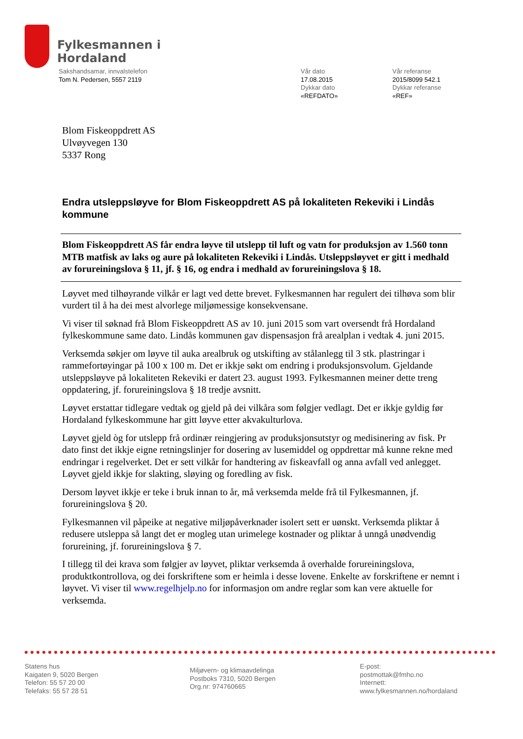Fylkesmannen i
Hordaland
Sakshandsamar, innvalstelefon
Tom N. Pedersen, 5557 2119
Vår dato
17.08.2015
Dykkar dato
«REFDATO»
Vår referanse
2015/8099 542.1
Dykkar referanse
«REF»
Blom Fiskeoppdrett AS
Ulvøyvegen 130
5337 Rong
Endra utsleppsløyve for Blom Fiskeoppdrett AS på lokaliteten Rekeviki i Lindås kommune
Blom Fiskeoppdrett AS får endra løyve til utslepp til luft og vatn for produksjon av 1.560 tonn MTB matfisk av laks og aure på lokaliteten Rekeviki i Lindås. Utsleppsløyvet er gitt i medhald av forureiningslova § 11, jf. § 16, og endra i medhald av forureiningslova § 18.
Løyvet med tilhøyrande vilkår er lagt ved dette brevet. Fylkesmannen har regulert dei tilhøva som blir vurdert til å ha dei mest alvorlege miljømessige konsekvensane.
Vi viser til søknad frå Blom Fiskeoppdrett AS av 10. juni 2015 som vart oversendt frå Hordaland fylkeskommune same dato. Lindås kommunen gav dispensasjon frå arealplan i vedtak 4. juni 2015.
Verksemda søkjer om løyve til auka arealbruk og utskifting av stålanlegg til 3 stk. plastringar i rammefortøyingar på 100 x 100 m. Det er ikkje søkt om endring i produksjonsvolum. Gjeldande utsleppsløyve på lokaliteten Rekeviki er datert 23. august 1993. Fylkesmannen meiner dette treng oppdatering, jf. forureiningslova § 18 tredje avsnitt.
Løyvet erstattar tidlegare vedtak og gjeld på dei vilkåra som følgjer vedlagt. Det er ikkje gyldig før Hordaland fylkeskommune har gitt løyve etter akvakulturlova.
Løyvet gjeld òg for utslepp frå ordinær reingjering av produksjonsutstyr og medisinering av fisk. Pr dato finst det ikkje eigne retningslinjer for dosering av lusemiddel og oppdrettar må kunne rekne med endringar i regelverket. Det er sett vilkår for handtering av fiskeavfall og anna avfall ved anlegget. Løyvet gjeld ikkje for slakting, sløying og foredling av fisk.
Dersom løyvet ikkje er teke i bruk innan to år, må verksemda melde frå til Fylkesmannen, jf. forureiningslova § 20.
Fylkesmannen vil påpeike at negative miljøpåverknader isolert sett er uønskt. Verksemda pliktar å redusere utsleppa så langt det er mogleg utan urimelege kostnader og pliktar å unngå unødvendig forureining, jf. forureiningslova § 7.
I tillegg til dei krava som følgjer av løyvet, pliktar verksemda å overhalde forureiningslova, produktkontrollova, og dei forskriftene som er heimla i desse lovene. Enkelte av forskriftene er nemnt i løyvet. Vi viser til www.regelhjelp.no for informasjon om andre reglar som kan vere aktuelle for verksemda.
Statens hus
Kaigaten 9, 5020 Bergen
Telefon: 55 57 20 00
Telefaks: 55 57 28 51
Miljøvern- og klimaavdelinga
Postboks 7310, 5020 Bergen
Org.nr: 974760665
E-post:
postmottak@fmho.no
Internett:
www.fylkesmannen.no/hordaland